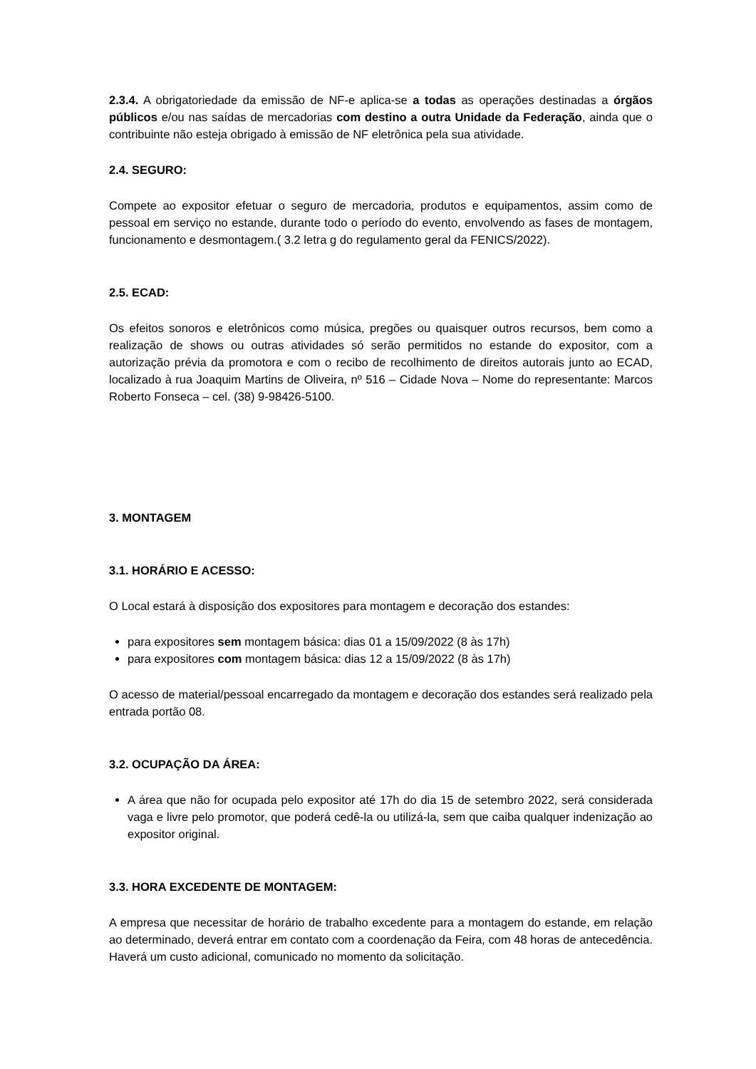2.3.4. A obrigatoriedade da emissão de NF-e aplica-se a todas as operações destinadas a órgãos públicos e/ou nas saídas de mercadorias com destino a outra Unidade da Federação, ainda que o contribuinte não esteja obrigado à emissão de NF eletrônica pela sua atividade.
2.4. SEGURO:
Compete ao expositor efetuar o seguro de mercadoria, produtos e equipamentos, assim como de pessoal em serviço no estande, durante todo o período do evento, envolvendo as fases de montagem, funcionamento e desmontagem.( 3.2 letra g do regulamento geral da FENICS/2022).
2.5. ECAD:
Os efeitos sonoros e eletrônicos como música, pregões ou quaisquer outros recursos, bem como a realização de shows ou outras atividades só serão permitidos no estande do expositor, com a autorização prévia da promotora e com o recibo de recolhimento de direitos autorais junto ao ECAD, localizado à rua Joaquim Martins de Oliveira, nº 516 – Cidade Nova – Nome do representante: Marcos Roberto Fonseca – cel. (38) 9-98426-5100.
3. MONTAGEM
3.1. HORÁRIO E ACESSO:
O Local estará à disposição dos expositores para montagem e decoração dos estandes:
para expositores sem montagem básica: dias 01 a 15/09/2022 (8 às 17h)
para expositores com montagem básica: dias 12 a 15/09/2022 (8 às 17h)
O acesso de material/pessoal encarregado da montagem e decoração dos estandes será realizado pela entrada portão 08.
3.2. OCUPAÇÃO DA ÁREA:
A área que não for ocupada pelo expositor até 17h do dia 15 de setembro 2022, será considerada vaga e livre pelo promotor, que poderá cedê-la ou utilizá-la, sem que caiba qualquer indenização ao expositor original.
3.3. HORA EXCEDENTE DE MONTAGEM:
A empresa que necessitar de horário de trabalho excedente para a montagem do estande, em relação ao determinado, deverá entrar em contato com a coordenação da Feira, com 48 horas de antecedência. Haverá um custo adicional, comunicado no momento da solicitação.